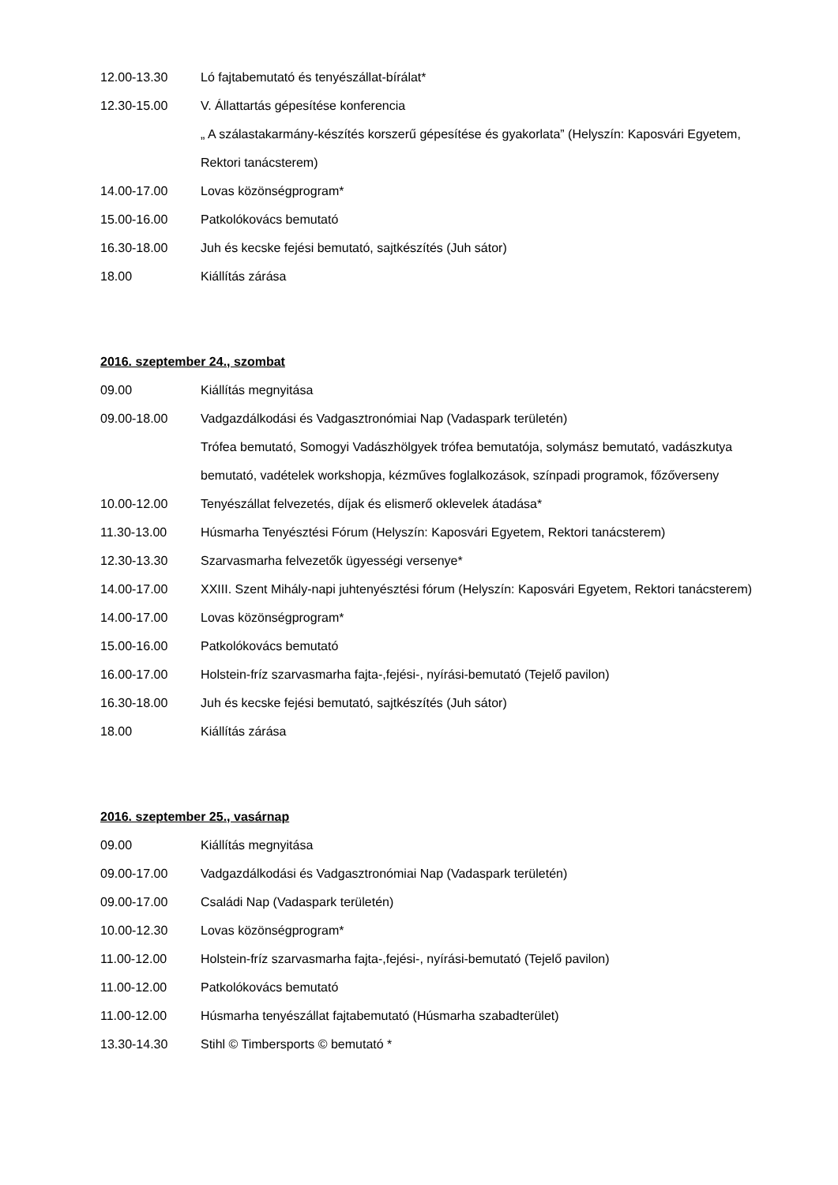12.00-13.30 Ló fajtabemutató és tenyészállat-bírálat*
12.30-15.00 V. Állattartás gépesítése konferencia
„ A szálastakarmány-készítés korszerű gépesítése és gyakorlata” (Helyszín: Kaposvári Egyetem, Rektori tanácsterem)
14.00-17.00 Lovas közönségprogram*
15.00-16.00 Patkolókovács bemutató
16.30-18.00 Juh és kecske fejési bemutató, sajtkészítés (Juh sátor)
18.00 Kiállítás zárása
2016. szeptember 24., szombat
09.00 Kiállítás megnyitása
09.00-18.00 Vadgazdálkodási és Vadgasztronómiai Nap (Vadaspark területén)
Trófea bemutató, Somogyi Vadászhölgyek trófea bemutatója, solymász bemutató, vadászkutya bemutató, vadételek workshopja, kézműves foglalkozások, színpadi programok, főzőverseny
10.00-12.00 Tenyészállat felvezetés, díjak és elismerő oklevelek átadása*
11.30-13.00 Húsmarha Tenyésztési Fórum (Helyszín: Kaposvári Egyetem, Rektori tanácsterem)
12.30-13.30 Szarvasmarha felvezetők ügyességi versenye*
14.00-17.00 XXIII. Szent Mihály-napi juhtenyésztési fórum (Helyszín: Kaposvári Egyetem, Rektori tanácsterem)
14.00-17.00 Lovas közönségprogram*
15.00-16.00 Patkolókovács bemutató
16.00-17.00 Holstein-fríz szarvasmarha fajta-,fejési-, nyírási-bemutató (Tejelő pavilon)
16.30-18.00 Juh és kecske fejési bemutató, sajtkészítés (Juh sátor)
18.00 Kiállítás zárása
2016. szeptember 25., vasárnap
09.00 Kiállítás megnyitása
09.00-17.00 Vadgazdálkodási és Vadgasztronómiai Nap (Vadaspark területén)
09.00-17.00 Családi Nap (Vadaspark területén)
10.00-12.30 Lovas közönségprogram*
11.00-12.00 Holstein-fríz szarvasmarha fajta-,fejési-, nyírási-bemutató (Tejelő pavilon)
11.00-12.00 Patkolókovács bemutató
11.00-12.00 Húsmarha tenyészállat fajtabemutató (Húsmarha szabadterület)
13.30-14.30 Stihl © Timbersports © bemutató *